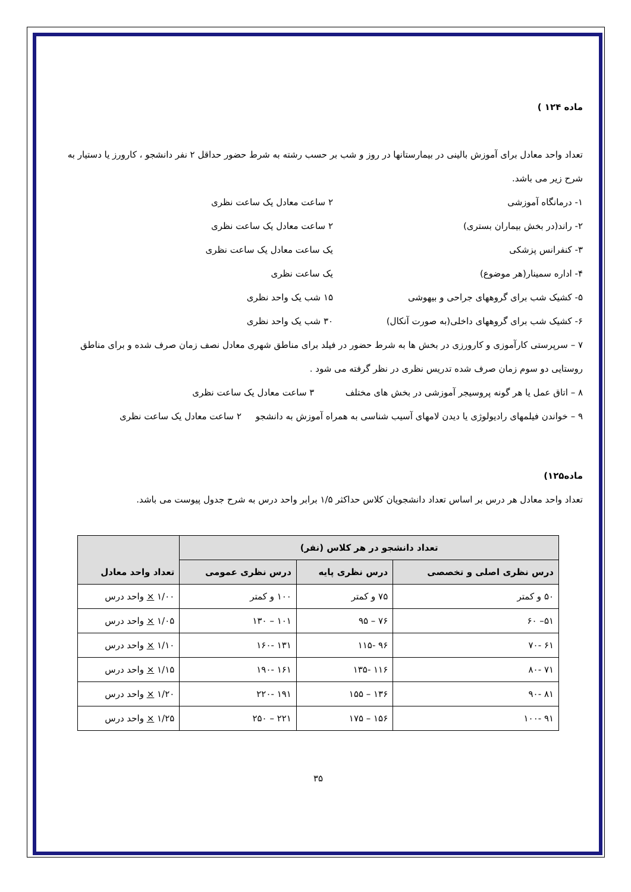ماده ۱۲۴ )
تعداد واحد معادل برای آموزش بالینی در بیمارستانها در روز و شب بر حسب رشته به شرط حضور حداقل ۲ نفر دانشجو ، کارورز یا دستیار به شرح زیر می باشد.
۱- درمانگاه آموزشی ۲ ساعت معادل یک ساعت نظری
۲- راند(در بخش بیماران بستری) ۲ ساعت معادل یک ساعت نظری
۳- کنفرانس پزشکی یک ساعت معادل یک ساعت نظری
۴- اداره سمینار(هر موضوع) یک ساعت نظری
۵- کشیک شب برای گروههای جراحی و بیهوشی ۱۵ شب یک واحد نظری
۶- کشیک شب برای گروههای داخلی(به صورت آنکال) ۳۰ شب یک واحد نظری
۷ – سرپرستی کارآموزی و کارورزی در بخش ها به شرط حضور در فیلد برای مناطق شهری معادل نصف زمان صرف شده و برای مناطق روستایی دو سوم زمان صرف شده تدریس نظری در نظر گرفته می شود .
۸ – اتاق عمل یا هر گونه پروسیجر آموزشی در بخش های مختلف ۳ ساعت معادل یک ساعت نظری
۹ – خواندن فیلمهای رادیولوژی یا دیدن لامهای آسیب شناسی به همراه آموزش به دانشجو ۲ ساعت معادل یک ساعت نظری
ماده۱۲۵)
تعداد واحد معادل هر درس بر اساس تعداد دانشجویان کلاس حداکثر ۱/۵ برابر واحد درس به شرح جدول پیوست می باشد.
| تعداد دانشجو در هر کلاس (نفر) | | | تعداد واحد معادل |
| --- | --- | --- | --- |
| درس نظری اصلی و تخصصی | درس نظری پایه | درس نظری عمومی | |
| ۵۰ و کمتر | ۷۵ و کمتر | ۱۰۰ و کمتر | ۱/۰۰ × واحد درس |
| ۵۱– ۶۰ | ۷۶ – ۹۵ | ۱۰۱ – ۱۳۰ | ۱/۰۵ × واحد درس |
| ۶۱ -۷۰ | ۹۶ -۱۱۵ | ۱۳۱ -۱۶۰ | ۱/۱۰ × واحد درس |
| ۷۱ -۸۰ | ۱۱۶ -۱۳۵ | ۱۶۱ -۱۹۰ | ۱/۱۵ × واحد درس |
| ۸۱ -۹۰ | ۱۳۶ – ۱۵۵ | ۱۹۱ -۲۲۰ | ۱/۲۰ × واحد درس |
| ۹۱ -۱۰۰ | ۱۵۶ – ۱۷۵ | ۲۲۱ – ۲۵۰ | ۱/۲۵ × واحد درس |
۳۵